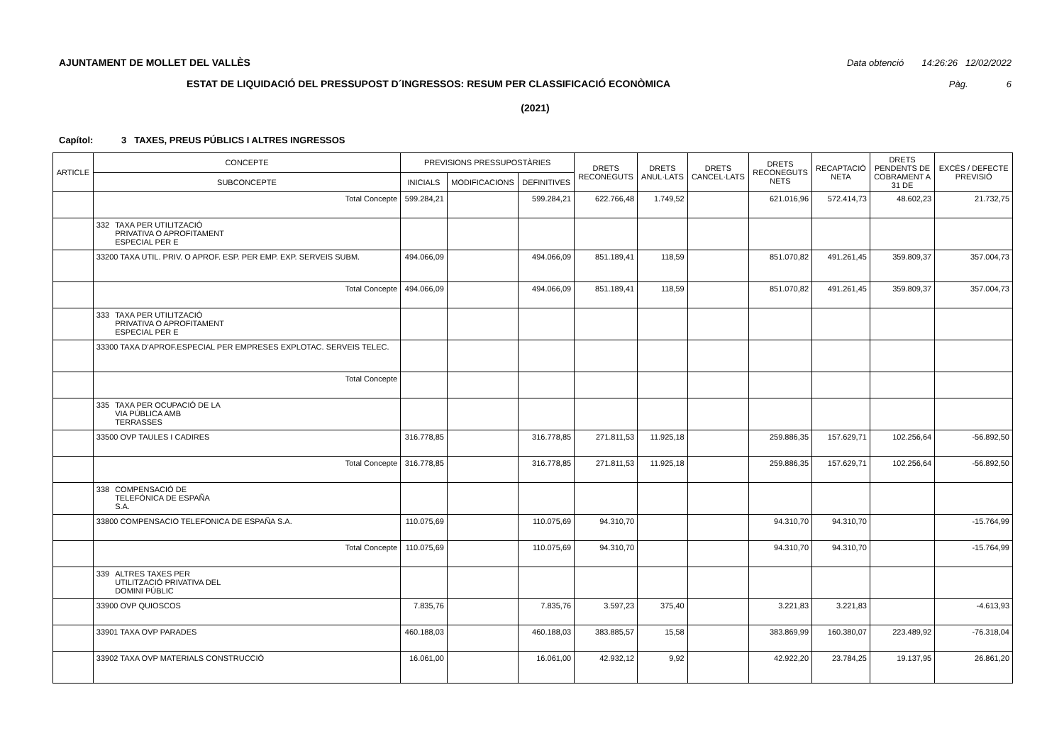AJUNTAMENT DE MOLLET DEL VALLÈS Data obtenció 14:26:26 12/02/2022
ESTAT DE LIQUIDACIÓ DEL PRESSUPOST D´INGRESSOS: RESUM PER CLASSIFICACIÓ ECONÒMICA Pàg. 6
(2021)
Capítol: 3 TAXES, PREUS PÚBLICS I ALTRES INGRESSOS
| ARTICLE | CONCEPTE | PREVISIONS PRESSUPOSTÀRIES | | | DRETS RECONEGUTS | DRETS ANUL·LATS | DRETS CANCEL·LATS | DRETS RECONEGUTS NETS | RECAPTACIÓ NETA | DRETS PENDENTS DE COBRAMENT A 31 DE | EXCÉS / DEFECTE PREVISIÓ |
| --- | --- | --- | --- | --- | --- | --- | --- | --- | --- | --- | --- |
| | SUBCONCEPTE | INICIALS | MODIFICACIONS | DEFINITIVES | | | | | | | |
| | Total Concepte | 599.284,21 | | 599.284,21 | 622.766,48 | 1.749,52 | | 621.016,96 | 572.414,73 | 48.602,23 | 21.732,75 |
| | 332 TAXA PER UTILITZACIÓ PRIVATIVA O APROFITAMENT ESPECIAL PER E | | | | | | | | | | |
| | 33200 TAXA UTIL. PRIV. O APROF. ESP. PER EMP. EXP. SERVEIS SUBM. | 494.066,09 | | 494.066,09 | 851.189,41 | 118,59 | | 851.070,82 | 491.261,45 | 359.809,37 | 357.004,73 |
| | Total Concepte | 494.066,09 | | 494.066,09 | 851.189,41 | 118,59 | | 851.070,82 | 491.261,45 | 359.809,37 | 357.004,73 |
| | 333 TAXA PER UTILITZACIÓ PRIVATIVA O APROFITAMENT ESPECIAL PER E | | | | | | | | | | |
| | 33300 TAXA D'APROF.ESPECIAL PER EMPRESES EXPLOTAC. SERVEIS TELEC. | | | | | | | | | | |
| | Total Concepte | | | | | | | | | | |
| | 335 TAXA PER OCUPACIÓ DE LA VIA PÚBLICA AMB TERRASSES | | | | | | | | | | |
| | 33500 OVP TAULES I CADIRES | 316.778,85 | | 316.778,85 | 271.811,53 | 11.925,18 | | 259.886,35 | 157.629,71 | 102.256,64 | -56.892,50 |
| | Total Concepte | 316.778,85 | | 316.778,85 | 271.811,53 | 11.925,18 | | 259.886,35 | 157.629,71 | 102.256,64 | -56.892,50 |
| | 338 COMPENSACIÓ DE TELEFÓNICA DE ESPAÑA S.A. | | | | | | | | | | |
| | 33800 COMPENSACIO TELEFONICA DE ESPAÑA S.A. | 110.075,69 | | 110.075,69 | 94.310,70 | | | 94.310,70 | 94.310,70 | | -15.764,99 |
| | Total Concepte | 110.075,69 | | 110.075,69 | 94.310,70 | | | 94.310,70 | 94.310,70 | | -15.764,99 |
| | 339 ALTRES TAXES PER UTILITZACIÓ PRIVATIVA DEL DOMINI PÚBLIC | | | | | | | | | | |
| | 33900 OVP QUIOSCOS | 7.835,76 | | 7.835,76 | 3.597,23 | 375,40 | | 3.221,83 | 3.221,83 | | -4.613,93 |
| | 33901 TAXA OVP PARADES | 460.188,03 | | 460.188,03 | 383.885,57 | 15,58 | | 383.869,99 | 160.380,07 | 223.489,92 | -76.318,04 |
| | 33902 TAXA OVP MATERIALS CONSTRUCCIÓ | 16.061,00 | | 16.061,00 | 42.932,12 | 9,92 | | 42.922,20 | 23.784,25 | 19.137,95 | 26.861,20 |